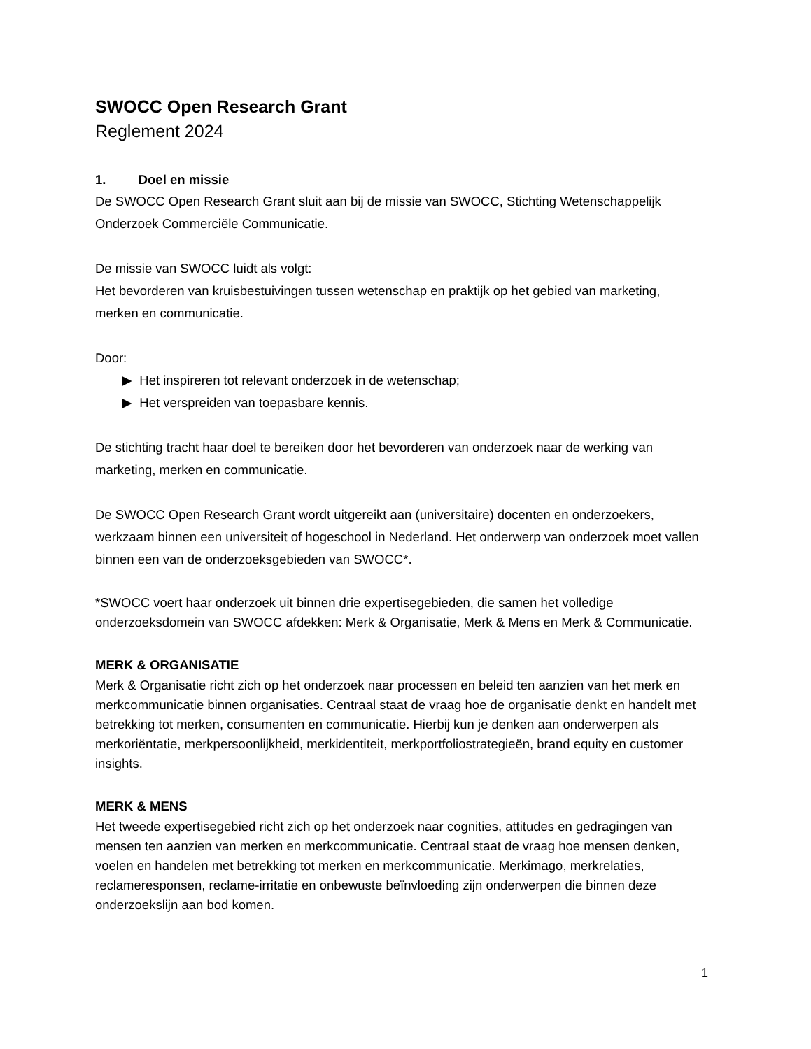SWOCC Open Research Grant
Reglement 2024
1. Doel en missie
De SWOCC Open Research Grant sluit aan bij de missie van SWOCC, Stichting Wetenschappelijk Onderzoek Commerciële Communicatie.
De missie van SWOCC luidt als volgt:
Het bevorderen van kruisbestuivingen tussen wetenschap en praktijk op het gebied van marketing, merken en communicatie.
Door:
▶ Het inspireren tot relevant onderzoek in de wetenschap;
▶ Het verspreiden van toepasbare kennis.
De stichting tracht haar doel te bereiken door het bevorderen van onderzoek naar de werking van marketing, merken en communicatie.
De SWOCC Open Research Grant wordt uitgereikt aan (universitaire) docenten en onderzoekers, werkzaam binnen een universiteit of hogeschool in Nederland. Het onderwerp van onderzoek moet vallen binnen een van de onderzoeksgebieden van SWOCC*.
*SWOCC voert haar onderzoek uit binnen drie expertisegebieden, die samen het volledige onderzoeksdomein van SWOCC afdekken: Merk & Organisatie, Merk & Mens en Merk & Communicatie.
MERK & ORGANISATIE
Merk & Organisatie richt zich op het onderzoek naar processen en beleid ten aanzien van het merk en merkcommunicatie binnen organisaties. Centraal staat de vraag hoe de organisatie denkt en handelt met betrekking tot merken, consumenten en communicatie. Hierbij kun je denken aan onderwerpen als merkoriëntatie, merkpersoonlijkheid, merkidentiteit, merkportfoliostrategieën, brand equity en customer insights.
MERK & MENS
Het tweede expertisegebied richt zich op het onderzoek naar cognities, attitudes en gedragingen van mensen ten aanzien van merken en merkcommunicatie. Centraal staat de vraag hoe mensen denken, voelen en handelen met betrekking tot merken en merkcommunicatie. Merkimago, merkrelaties, reclameresponsen, reclame-irritatie en onbewuste beïnvloeding zijn onderwerpen die binnen deze onderzoekslijn aan bod komen.
1